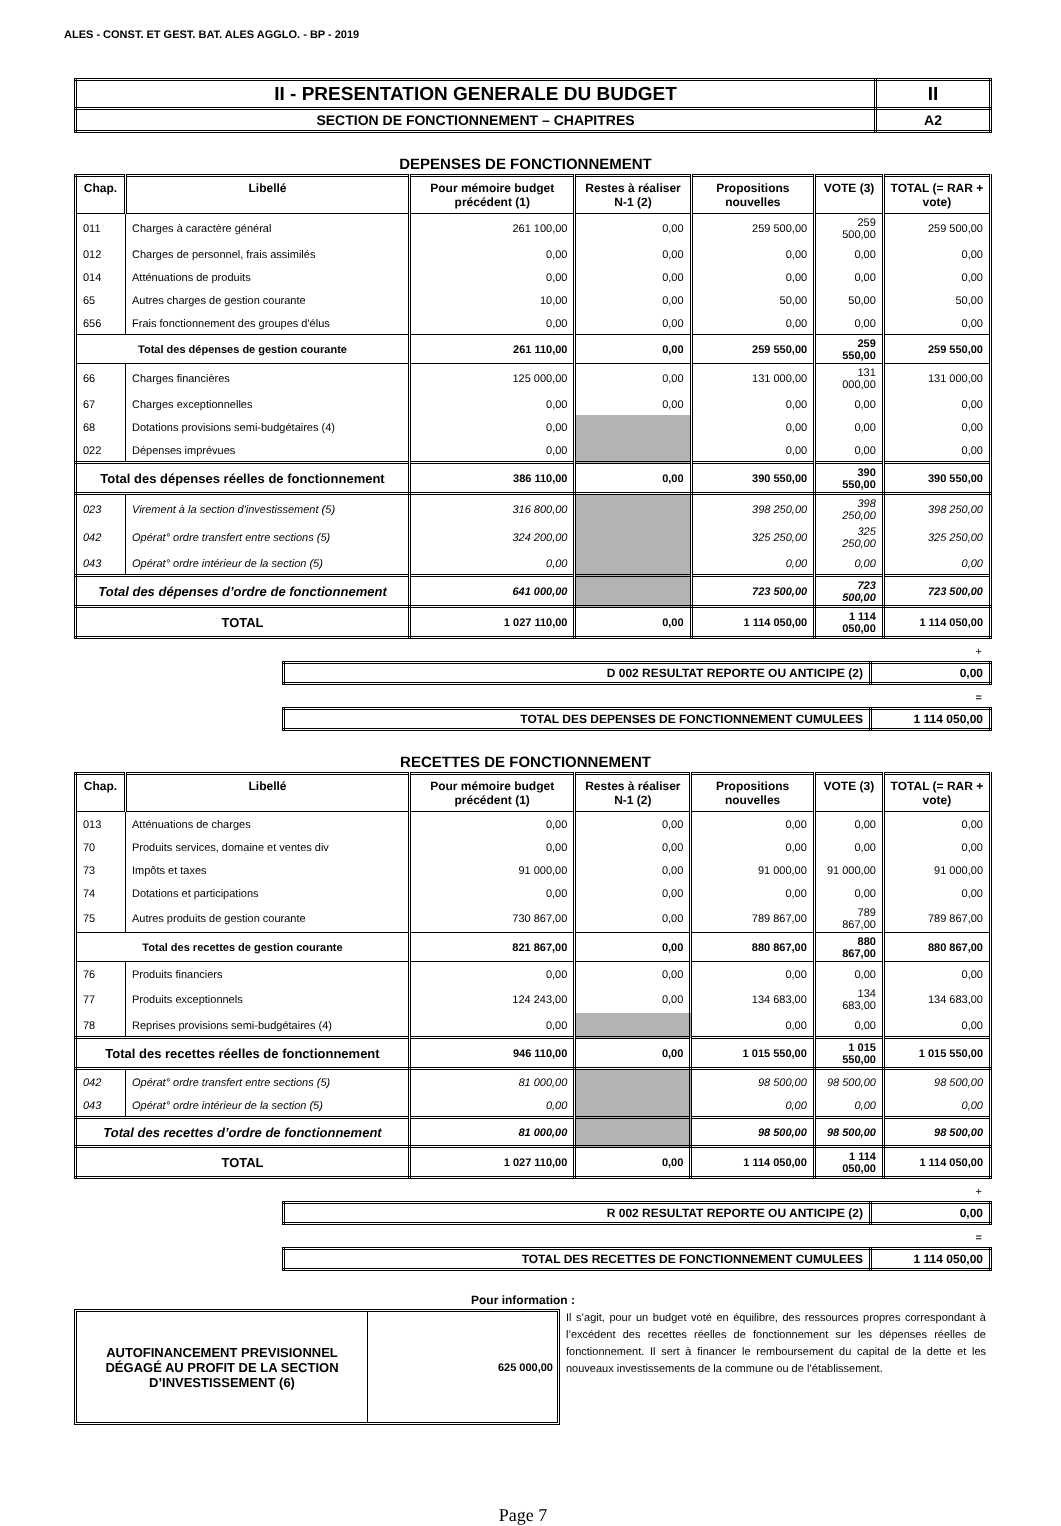ALES - CONST. ET GEST. BAT. ALES AGGLO. - BP - 2019
| II - PRESENTATION GENERALE DU BUDGET | II |
| SECTION DE FONCTIONNEMENT – CHAPITRES | A2 |
DEPENSES DE FONCTIONNEMENT
| Chap. | Libellé | Pour mémoire budget précédent (1) | Restes à réaliser N-1 (2) | Propositions nouvelles | VOTE (3) | TOTAL (= RAR + vote) |
| --- | --- | --- | --- | --- | --- | --- |
| 011 | Charges à caractère général | 261 100,00 | 0,00 | 259 500,00 | 259 500,00 | 259 500,00 |
| 012 | Charges de personnel, frais assimilés | 0,00 | 0,00 | 0,00 | 0,00 | 0,00 |
| 014 | Atténuations de produits | 0,00 | 0,00 | 0,00 | 0,00 | 0,00 |
| 65 | Autres charges de gestion courante | 10,00 | 0,00 | 50,00 | 50,00 | 50,00 |
| 656 | Frais fonctionnement des groupes d'élus | 0,00 | 0,00 | 0,00 | 0,00 | 0,00 |
| Total des dépenses de gestion courante | | 261 110,00 | 0,00 | 259 550,00 | 259 550,00 | 259 550,00 |
| 66 | Charges financières | 125 000,00 | 0,00 | 131 000,00 | 131 000,00 | 131 000,00 |
| 67 | Charges exceptionnelles | 0,00 | 0,00 | 0,00 | 0,00 | 0,00 |
| 68 | Dotations provisions semi-budgétaires (4) | 0,00 | | 0,00 | 0,00 | 0,00 |
| 022 | Dépenses imprévues | 0,00 | | 0,00 | 0,00 | 0,00 |
| Total des dépenses réelles de fonctionnement | | 386 110,00 | 0,00 | 390 550,00 | 390 550,00 | 390 550,00 |
| 023 | Virement à la section d'investissement (5) | 316 800,00 | | 398 250,00 | 398 250,00 | 398 250,00 |
| 042 | Opérat° ordre transfert entre sections (5) | 324 200,00 | | 325 250,00 | 325 250,00 | 325 250,00 |
| 043 | Opérat° ordre intérieur de la section (5) | 0,00 | | 0,00 | 0,00 | 0,00 |
| Total des dépenses d’ordre de fonctionnement | | 641 000,00 | | 723 500,00 | 723 500,00 | 723 500,00 |
| TOTAL | | 1 027 110,00 | 0,00 | 1 114 050,00 | 1 114 050,00 | 1 114 050,00 |
+
| D 002 RESULTAT REPORTE OU ANTICIPE (2) | 0,00 |
=
| TOTAL DES DEPENSES DE FONCTIONNEMENT CUMULEES | 1 114 050,00 |
RECETTES DE FONCTIONNEMENT
| Chap. | Libellé | Pour mémoire budget précédent (1) | Restes à réaliser N-1 (2) | Propositions nouvelles | VOTE (3) | TOTAL (= RAR + vote) |
| --- | --- | --- | --- | --- | --- | --- |
| 013 | Atténuations de charges | 0,00 | 0,00 | 0,00 | 0,00 | 0,00 |
| 70 | Produits services, domaine et ventes div | 0,00 | 0,00 | 0,00 | 0,00 | 0,00 |
| 73 | Impôts et taxes | 91 000,00 | 0,00 | 91 000,00 | 91 000,00 | 91 000,00 |
| 74 | Dotations et participations | 0,00 | 0,00 | 0,00 | 0,00 | 0,00 |
| 75 | Autres produits de gestion courante | 730 867,00 | 0,00 | 789 867,00 | 789 867,00 | 789 867,00 |
| Total des recettes de gestion courante | | 821 867,00 | 0,00 | 880 867,00 | 880 867,00 | 880 867,00 |
| 76 | Produits financiers | 0,00 | 0,00 | 0,00 | 0,00 | 0,00 |
| 77 | Produits exceptionnels | 124 243,00 | 0,00 | 134 683,00 | 134 683,00 | 134 683,00 |
| 78 | Reprises provisions semi-budgétaires (4) | 0,00 | | 0,00 | 0,00 | 0,00 |
| Total des recettes réelles de fonctionnement | | 946 110,00 | 0,00 | 1 015 550,00 | 1 015 550,00 | 1 015 550,00 |
| 042 | Opérat° ordre transfert entre sections (5) | 81 000,00 | | 98 500,00 | 98 500,00 | 98 500,00 |
| 043 | Opérat° ordre intérieur de la section (5) | 0,00 | | 0,00 | 0,00 | 0,00 |
| Total des recettes d’ordre de fonctionnement | | 81 000,00 | | 98 500,00 | 98 500,00 | 98 500,00 |
| TOTAL | | 1 027 110,00 | 0,00 | 1 114 050,00 | 1 114 050,00 | 1 114 050,00 |
+
| R 002 RESULTAT REPORTE OU ANTICIPE (2) | 0,00 |
=
| TOTAL DES RECETTES DE FONCTIONNEMENT CUMULEES | 1 114 050,00 |
Pour information :
AUTOFINANCEMENT PREVISIONNEL DÉGAGÉ AU PROFIT DE LA SECTION D’INVESTISSEMENT (6)
625 000,00
Il s’agit, pour un budget voté en équilibre, des ressources propres correspondant à l’excédent des recettes réelles de fonctionnement sur les dépenses réelles de fonctionnement. Il sert à financer le remboursement du capital de la dette et les nouveaux investissements de la commune ou de l’établissement.
Page 7